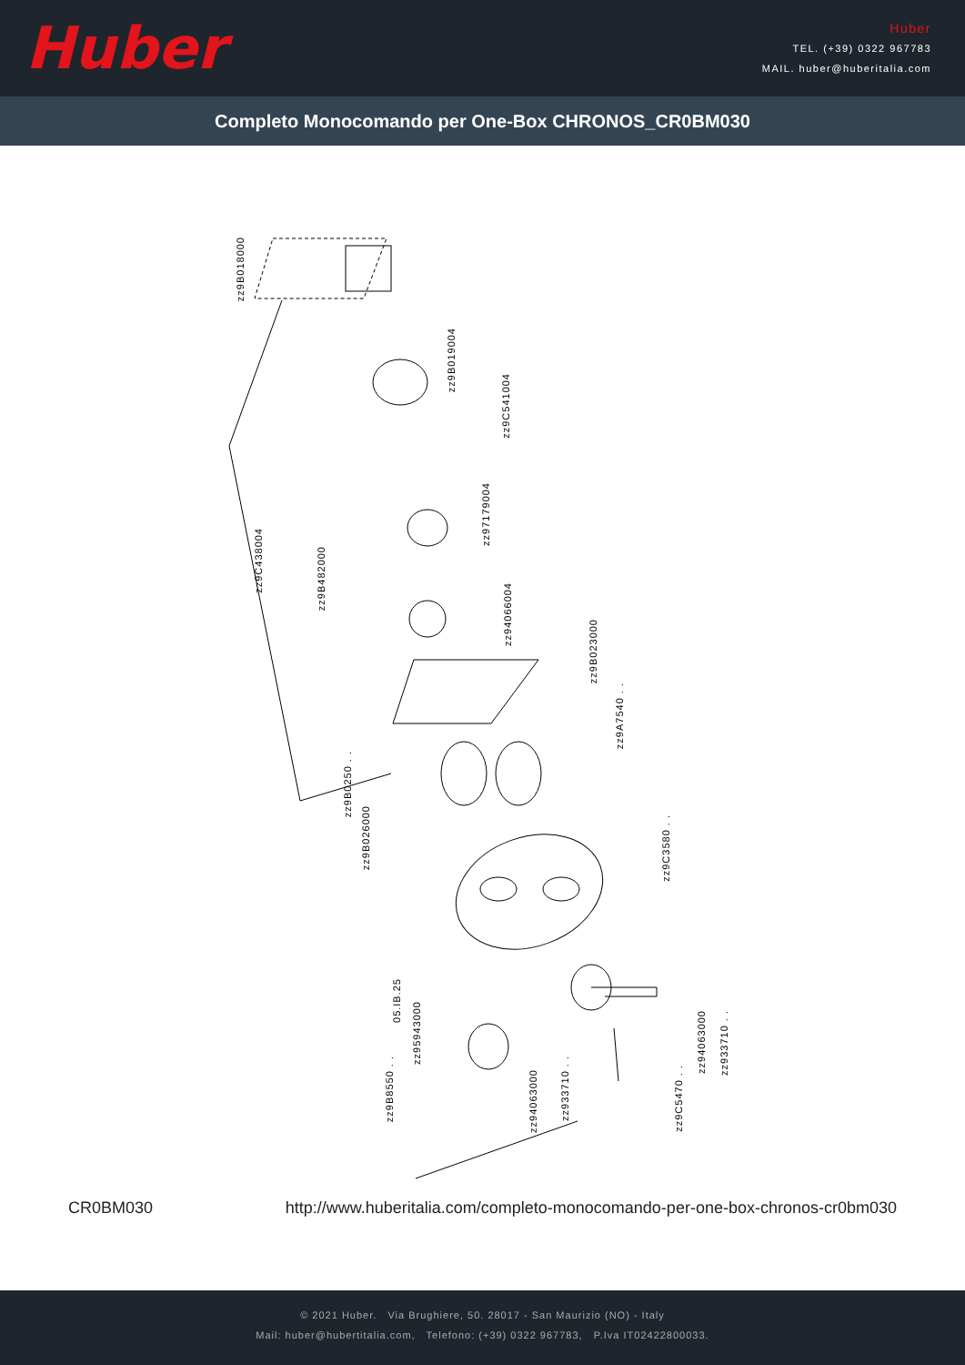Huber
Huber
TEL. (+39) 0322 967783
MAIL. huber@huberitalia.com
Completo Monocomando per One-Box CHRONOS_CR0BM030
zz9B018000
zz9B019004
zz9C541004
zz97179004
zz9C438004
zz94066004
zz9B482000
zz9B023000
zz9A7540 . .
zz9B0250 . .
zz9B026000
zz9C3580 . .
05.IB.25
zz95943000
zz9B8550 . .
zz94063000
zz933710 . .
zz9C5470 . .
zz94063000
zz933710 . .
CR0BM030 http://www.huberitalia.com/completo-monocomando-per-one-box-chronos-cr0bm030
© 2021 Huber. Via Brughiere, 50. 28017 - San Maurizio (NO) - Italy
Mail: huber@hubertitalia.com, Telefono: (+39) 0322 967783, P.Iva IT02422800033.